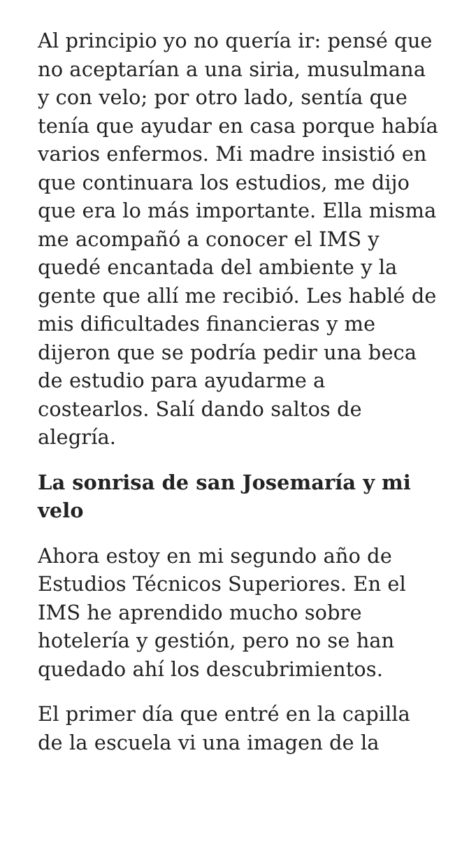Al principio yo no quería ir: pensé que no aceptarían a una siria, musulmana y con velo; por otro lado, sentía que tenía que ayudar en casa porque había varios enfermos. Mi madre insistió en que continuara los estudios, me dijo que era lo más importante. Ella misma me acompañó a conocer el IMS y quedé encantada del ambiente y la gente que allí me recibió. Les hablé de mis dificultades financieras y me dijeron que se podría pedir una beca de estudio para ayudarme a costearlos. Salí dando saltos de alegría.
La sonrisa de san Josemaría y mi velo
Ahora estoy en mi segundo año de Estudios Técnicos Superiores. En el IMS he aprendido mucho sobre hotelería y gestión, pero no se han quedado ahí los descubrimientos.
El primer día que entré en la capilla de la escuela vi una imagen de la